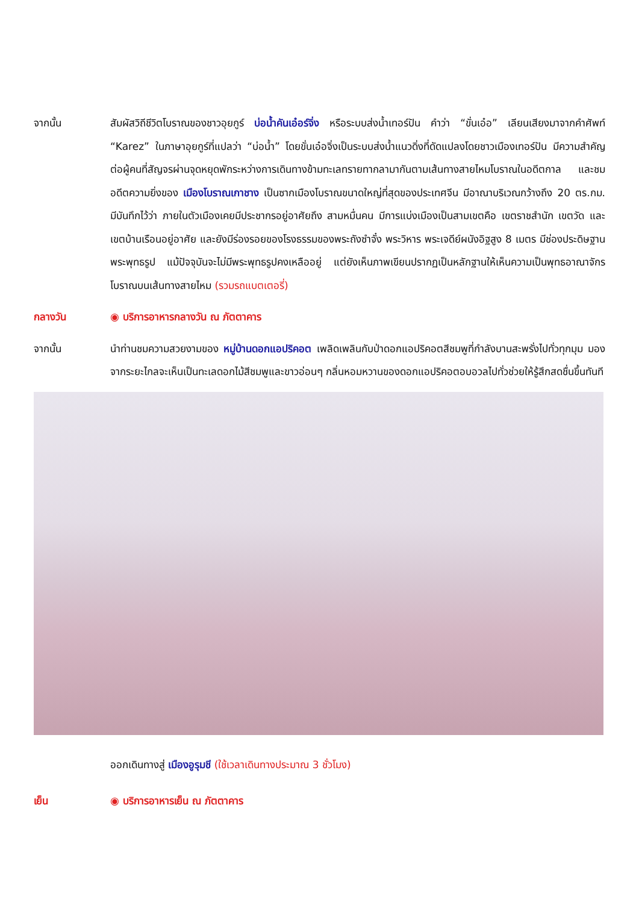จากนั้น
สัมผัสวิถีชีวิตโบราณของชาวอุยกูร์ บ่อน้ำคันเอ๋อร์จิ่ง หรือระบบส่งน้ำเทอร์ปัน คำว่า “ขั่นเอ๋อ” เลียนเสียงมาจากคำศัพท์ “Karez” ในภาษาอุยกูร์ที่แปลว่า “บ่อน้ำ” โดยขั่นเอ๋อจิ่งเป็นระบบส่งน้ำแนวดิ่งที่ดัดแปลงโดยชาวเมืองเทอร์ปัน มีความสำคัญต่อผู้คนที่สัญจรผ่านจุดหยุดพักระหว่างการเดินทางข้ามทะเลทรายทากลามากันตามเส้นทางสายไหมโบราณในอดีตกาล และชมอดีตความยิ่งของ เมืองโบราณเกาชาง เป็นซากเมืองโบราณขนาดใหญ่ที่สุดของประเทศจีน มีอาณาบริเวณกว้างถึง 20 ตร.กม. มีบันทึกไว้ว่า ภายในตัวเมืองเคยมีประชากรอยู่อาศัยถึง สามหมื่นคน มีการแบ่งเมืองเป็นสามเขตคือ เขตราชสำนัก เขตวัด และเขตบ้านเรือนอยู่อาศัย และยังมีร่องรอยของโรงธรรมของพระถังซำจั๋ง พระวิหาร พระเจดีย์ผนังอิฐสูง 8 เมตร มีช่องประดิษฐานพระพุทธรูป แม้ปัจจุบันจะไม่มีพระพุทธรูปคงเหลืออยู่ แต่ยังเห็นภาพเขียนปรากฏเป็นหลักฐานให้เห็นความเป็นพุทธอาณาจักรโบราณบนเส้นทางสายไหม (รวมรถแบตเตอรี่)
กลางวัน
◉ บริการอาหารกลางวัน ณ ภัตตาคาร
จากนั้น
นำท่านชมความสวยงามของ หมู่บ้านดอกแอปริคอต เพลิดเพลินกับป่าดอกแอปริคอตสีชมพูที่กำลังบานสะพรั่งไปทั่วทุกมุม มองจากระยะไกลจะเห็นเป็นทะเลดอกไม้สีชมพูและขาวอ่อนๆ กลิ่นหอมหวานของดอกแอปริคอตอบอวลไปทั่วช่วยให้รู้สึกสดชื่นขึ้นทันที
ออกเดินทางสู่ เมืองอูรุมชี (ใช้เวลาเดินทางประมาณ 3 ชั่วโมง)
เย็น
◉ บริการอาหารเย็น ณ ภัตตาคาร